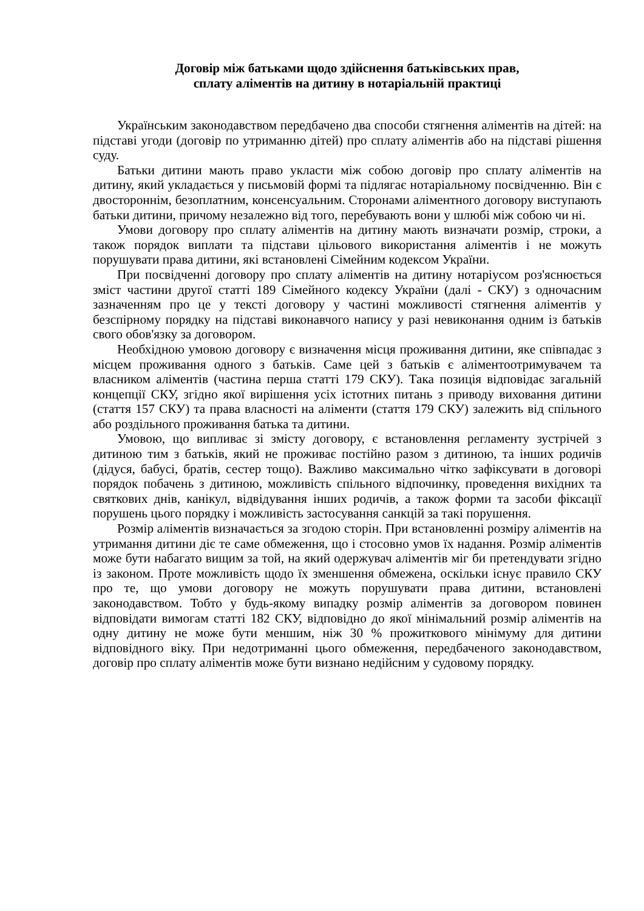Договір між батьками щодо здійснення батьківських прав,
сплату аліментів на дитину в нотаріальній практиці
Українським законодавством передбачено два способи стягнення аліментів на дітей: на підставі угоди (договір по утриманню дітей) про сплату аліментів або на підставі рішення суду.
Батьки дитини мають право укласти між собою договір про сплату аліментів на дитину, який укладається у письмовій формі та підлягає нотаріальному посвідченню. Він є двостороннім, безоплатним, консенсуальним. Сторонами аліментного договору виступають батьки дитини, причому незалежно від того, перебувають вони у шлюбі між собою чи ні.
Умови договору про сплату аліментів на дитину мають визначати розмір, строки, а також порядок виплати та підстави цільового використання аліментів і не можуть порушувати права дитини, які встановлені Сімейним кодексом України.
При посвідченні договору про сплату аліментів на дитину нотаріусом роз'яснюється зміст частини другої статті 189 Сімейного кодексу України (далі - СКУ) з одночасним зазначенням про це у тексті договору у частині можливості стягнення аліментів у безспірному порядку на підставі виконавчого напису у разі невиконання одним із батьків свого обов'язку за договором.
Необхідною умовою договору є визначення місця проживання дитини, яке співпадає з місцем проживання одного з батьків. Саме цей з батьків є аліментоотримувачем та власником аліментів (частина перша статті 179 СКУ). Така позиція відповідає загальній концепції СКУ, згідно якої вирішення усіх істотних питань з приводу виховання дитини (стаття 157 СКУ) та права власності на аліменти (стаття 179 СКУ) залежить від спільного або роздільного проживання батька та дитини.
Умовою, що випливає зі змісту договору, є встановлення регламенту зустрічей з дитиною тим з батьків, який не проживає постійно разом з дитиною, та інших родичів (дідуся, бабусі, братів, сестер тощо). Важливо максимально чітко зафіксувати в договорі порядок побачень з дитиною, можливість спільного відпочинку, проведення вихідних та святкових днів, канікул, відвідування інших родичів, а також форми та засоби фіксації порушень цього порядку і можливість застосування санкцій за такі порушення.
Розмір аліментів визначається за згодою сторін. При встановленні розміру аліментів на утримання дитини діє те саме обмеження, що і стосовно умов їх надання. Розмір аліментів може бути набагато вищим за той, на який одержувач аліментів міг би претендувати згідно із законом. Проте можливість щодо їх зменшення обмежена, оскільки існує правило СКУ про те, що умови договору не можуть порушувати права дитини, встановлені законодавством. Тобто у будь-якому випадку розмір аліментів за договором повинен відповідати вимогам статті 182 СКУ, відповідно до якої мінімальний розмір аліментів на одну дитину не може бути меншим, ніж 30 % прожиткового мінімуму для дитини відповідного віку. При недотриманні цього обмеження, передбаченого законодавством, договір про сплату аліментів може бути визнано недійсним у судовому порядку.